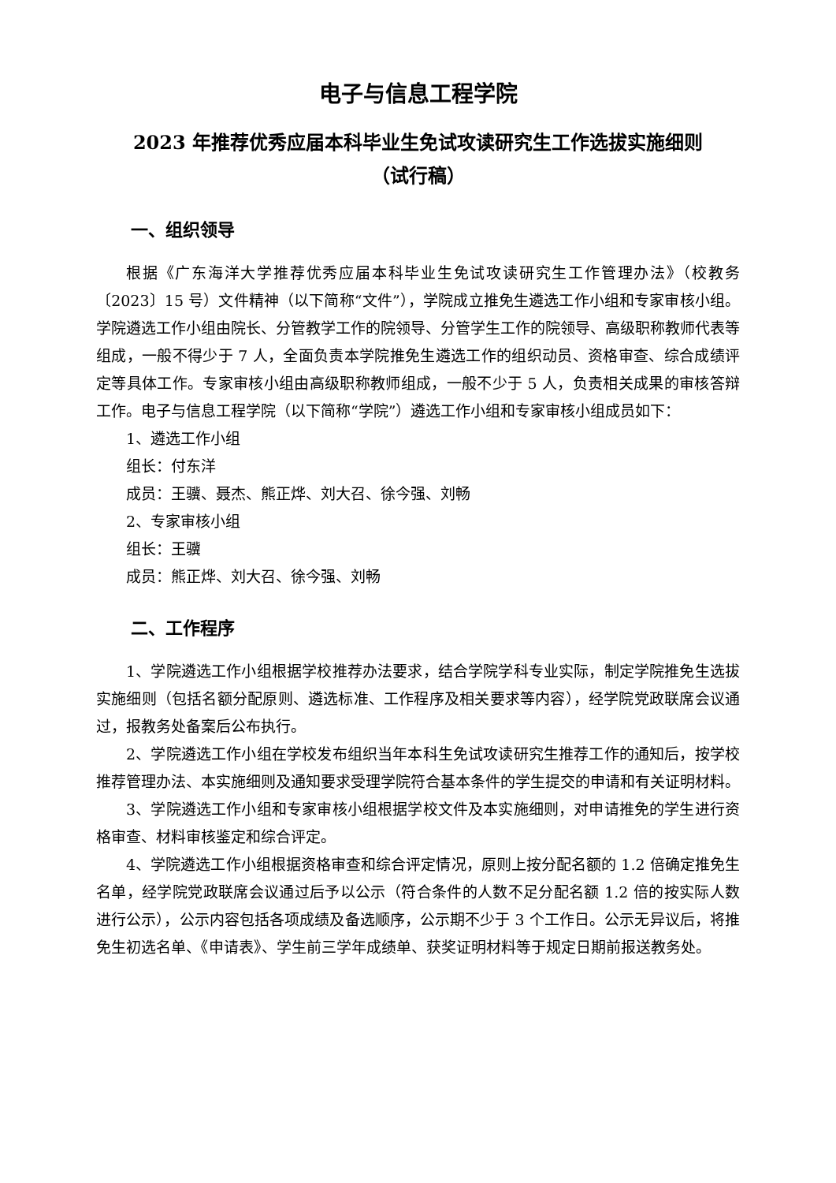电子与信息工程学院
2023 年推荐优秀应届本科毕业生免试攻读研究生工作选拔实施细则
（试行稿）
一、组织领导
根据《广东海洋大学推荐优秀应届本科毕业生免试攻读研究生工作管理办法》（校教务〔2023〕15 号）文件精神（以下简称“文件”），学院成立推免生遴选工作小组和专家审核小组。学院遴选工作小组由院长、分管教学工作的院领导、分管学生工作的院领导、高级职称教师代表等组成，一般不得少于 7 人，全面负责本学院推免生遴选工作的组织动员、资格审查、综合成绩评定等具体工作。专家审核小组由高级职称教师组成，一般不少于 5 人，负责相关成果的审核答辩工作。电子与信息工程学院（以下简称“学院”）遴选工作小组和专家审核小组成员如下：
1、遴选工作小组
组长：付东洋
成员：王骥、聂杰、熊正烨、刘大召、徐今强、刘畅
2、专家审核小组
组长：王骥
成员：熊正烨、刘大召、徐今强、刘畅
二、工作程序
1、学院遴选工作小组根据学校推荐办法要求，结合学院学科专业实际，制定学院推免生选拔实施细则（包括名额分配原则、遴选标准、工作程序及相关要求等内容），经学院党政联席会议通过，报教务处备案后公布执行。
2、学院遴选工作小组在学校发布组织当年本科生免试攻读研究生推荐工作的通知后，按学校推荐管理办法、本实施细则及通知要求受理学院符合基本条件的学生提交的申请和有关证明材料。
3、学院遴选工作小组和专家审核小组根据学校文件及本实施细则，对申请推免的学生进行资格审查、材料审核鉴定和综合评定。
4、学院遴选工作小组根据资格审查和综合评定情况，原则上按分配名额的 1.2 倍确定推免生名单，经学院党政联席会议通过后予以公示（符合条件的人数不足分配名额 1.2 倍的按实际人数进行公示），公示内容包括各项成绩及备选顺序，公示期不少于 3 个工作日。公示无异议后，将推免生初选名单、《申请表》、学生前三学年成绩单、获奖证明材料等于规定日期前报送教务处。